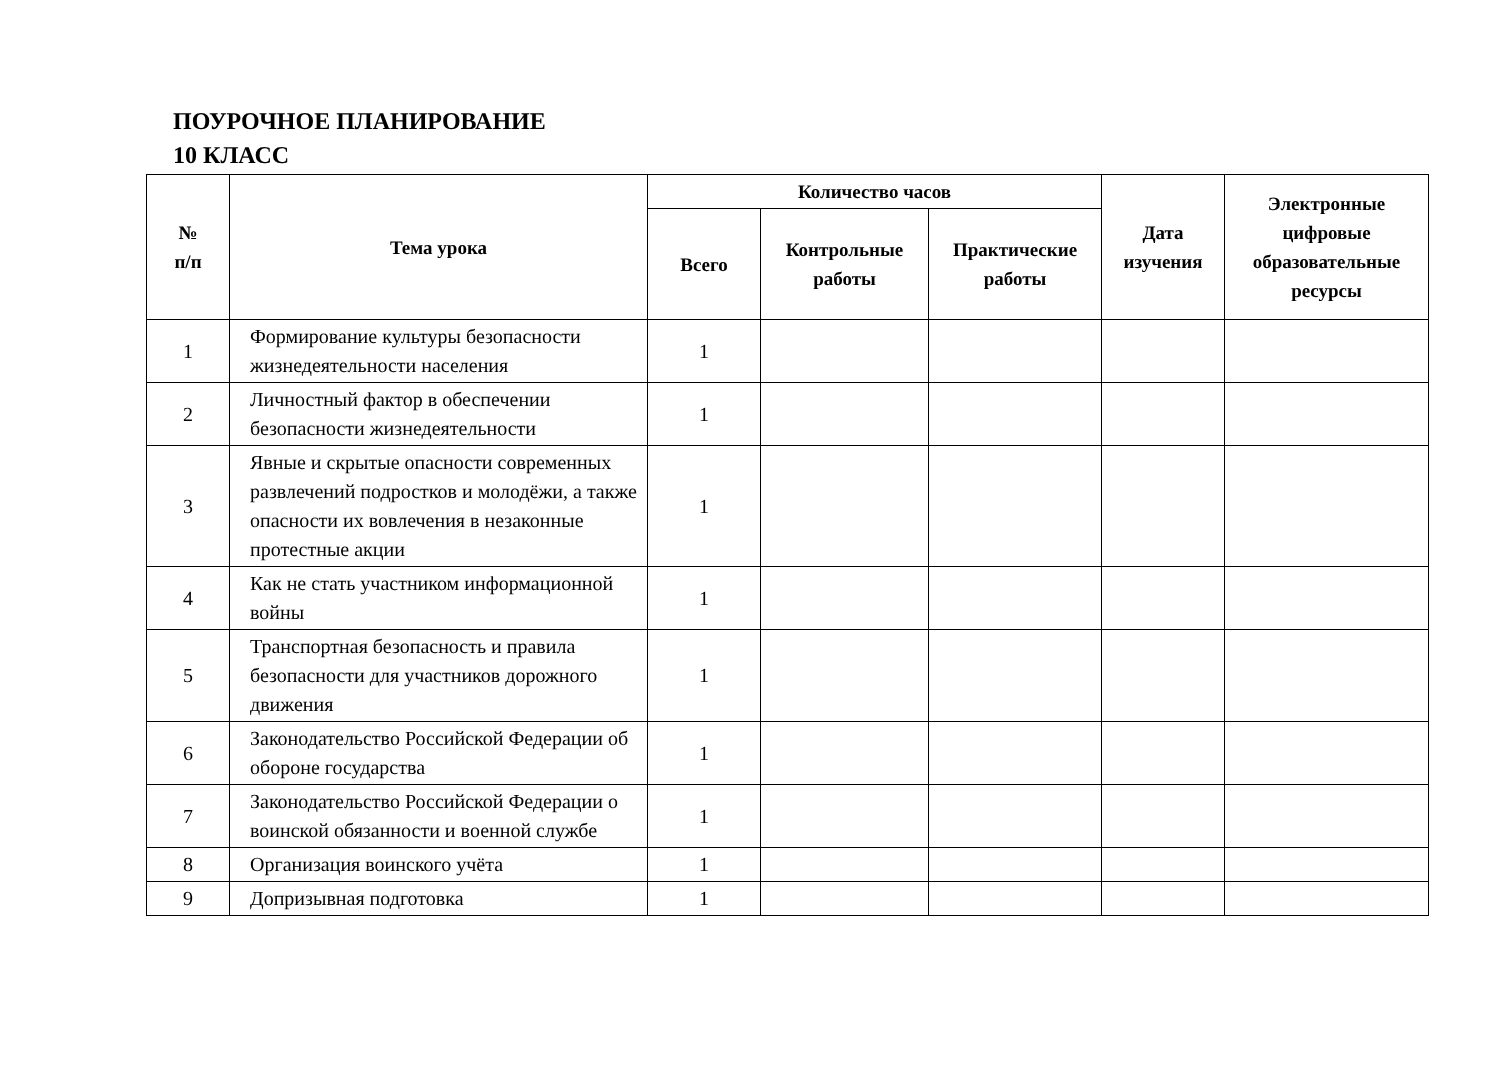ПОУРОЧНОЕ ПЛАНИРОВАНИЕ
10 КЛАСС
| № п/п | Тема урока | Количество часов | | | Дата изучения | Электронные цифровые образовательные ресурсы |
| --- | --- | --- | --- | --- | --- | --- |
| | | Всего | Контрольные работы | Практические работы | | |
| 1 | Формирование культуры безопасности жизнедеятельности населения | 1 | | | | |
| 2 | Личностный фактор в обеспечении безопасности жизнедеятельности | 1 | | | | |
| 3 | Явные и скрытые опасности современных развлечений подростков и молодёжи, а также опасности их вовлечения в незаконные протестные акции | 1 | | | | |
| 4 | Как не стать участником информационной войны | 1 | | | | |
| 5 | Транспортная безопасность и правила безопасности для участников дорожного движения | 1 | | | | |
| 6 | Законодательство Российской Федерации об обороне государства | 1 | | | | |
| 7 | Законодательство Российской Федерации о воинской обязанности и военной службе | 1 | | | | |
| 8 | Организация воинского учёта | 1 | | | | |
| 9 | Допризывная подготовка | 1 | | | | |